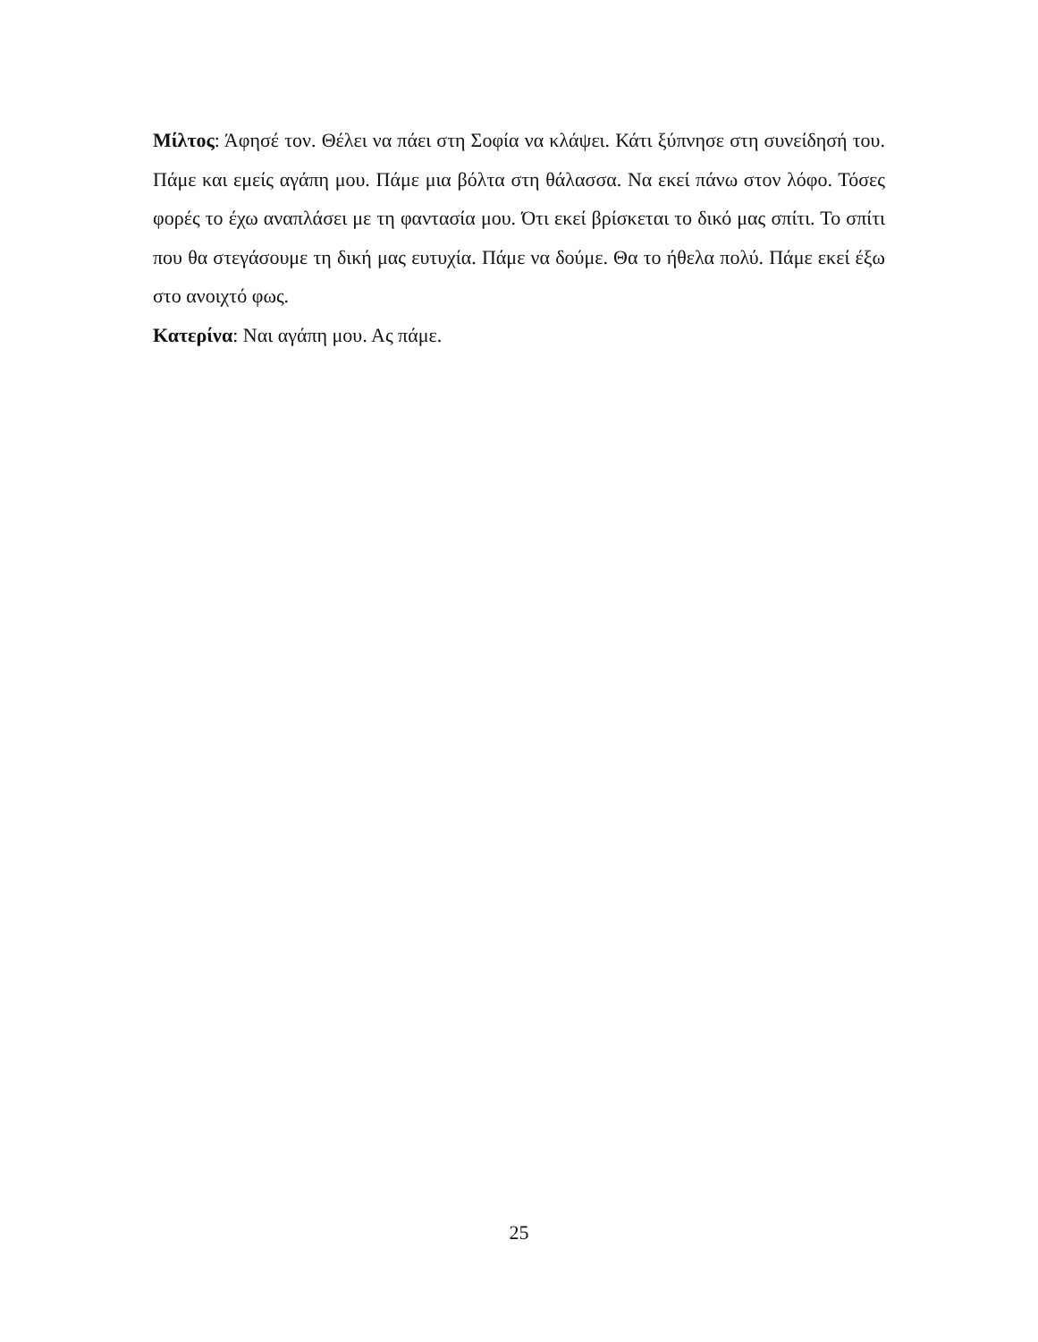Μίλτος: Άφησέ τον. Θέλει να πάει στη Σοφία να κλάψει. Κάτι ξύπνησε στη συνείδησή του. Πάμε και εμείς αγάπη μου. Πάμε μια βόλτα στη θάλασσα. Να εκεί πάνω στον λόφο. Τόσες φορές το έχω αναπλάσει με τη φαντασία μου. Ότι εκεί βρίσκεται το δικό μας σπίτι. Το σπίτι που θα στεγάσουμε τη δική μας ευτυχία. Πάμε να δούμε. Θα το ήθελα πολύ. Πάμε εκεί έξω στο ανοιχτό φως.
Κατερίνα: Ναι αγάπη μου. Ας πάμε.
25